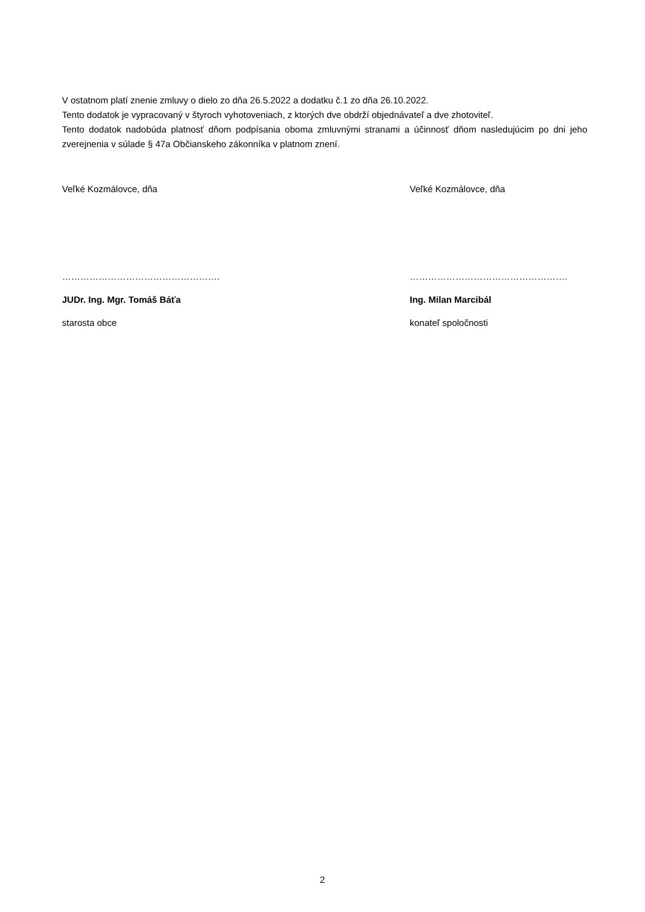V ostatnom platí znenie zmluvy o dielo zo dňa 26.5.2022 a dodatku č.1 zo dňa 26.10.2022.
Tento dodatok je vypracovaný v štyroch vyhotoveniach, z ktorých dve obdrží objednávateľ a dve zhotoviteľ.
Tento dodatok nadobúda platnosť dňom podpísania oboma zmluvnými stranami a účinnosť dňom nasledujúcim po dni jeho zverejnenia v súlade § 47a Občianskeho zákonníka v platnom znení.
Veľké Kozmálovce, dňa
…………………………………………….
JUDr. Ing. Mgr. Tomáš Báťa
starosta obce
Veľké Kozmálovce, dňa
…………………………………………….
Ing. Milan Marcibál
konateľ spoločnosti
2